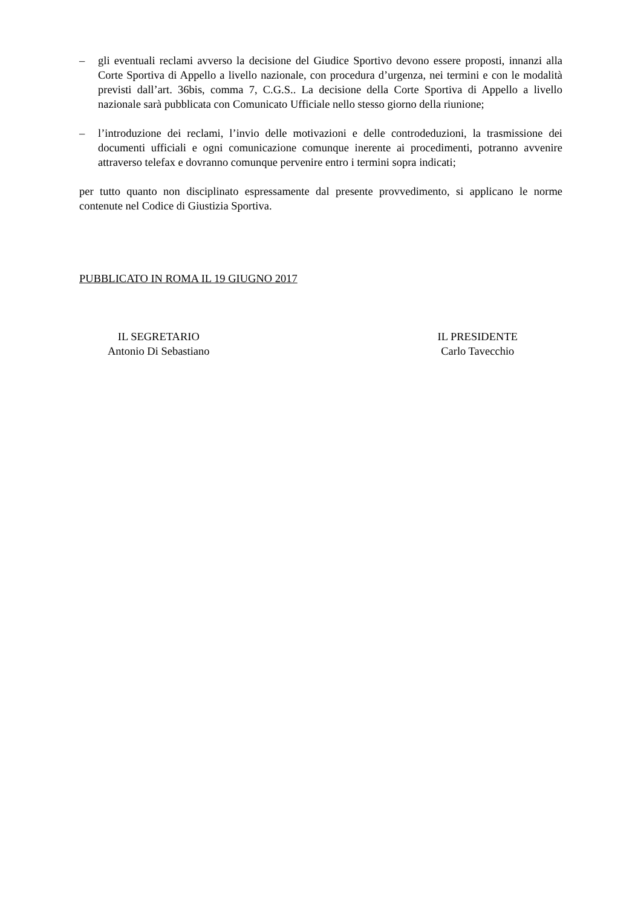– gli eventuali reclami avverso la decisione del Giudice Sportivo devono essere proposti, innanzi alla Corte Sportiva di Appello a livello nazionale, con procedura d’urgenza, nei termini e con le modalità previsti dall’art. 36bis, comma 7, C.G.S.. La decisione della Corte Sportiva di Appello a livello nazionale sarà pubblicata con Comunicato Ufficiale nello stesso giorno della riunione;
– l’introduzione dei reclami, l’invio delle motivazioni e delle controdeduzioni, la trasmissione dei documenti ufficiali e ogni comunicazione comunque inerente ai procedimenti, potranno avvenire attraverso telefax e dovranno comunque pervenire entro i termini sopra indicati;
per tutto quanto non disciplinato espressamente dal presente provvedimento, si applicano le norme contenute nel Codice di Giustizia Sportiva.
PUBBLICATO IN ROMA IL 19 GIUGNO 2017
IL SEGRETARIO
Antonio Di Sebastiano
IL PRESIDENTE
Carlo Tavecchio